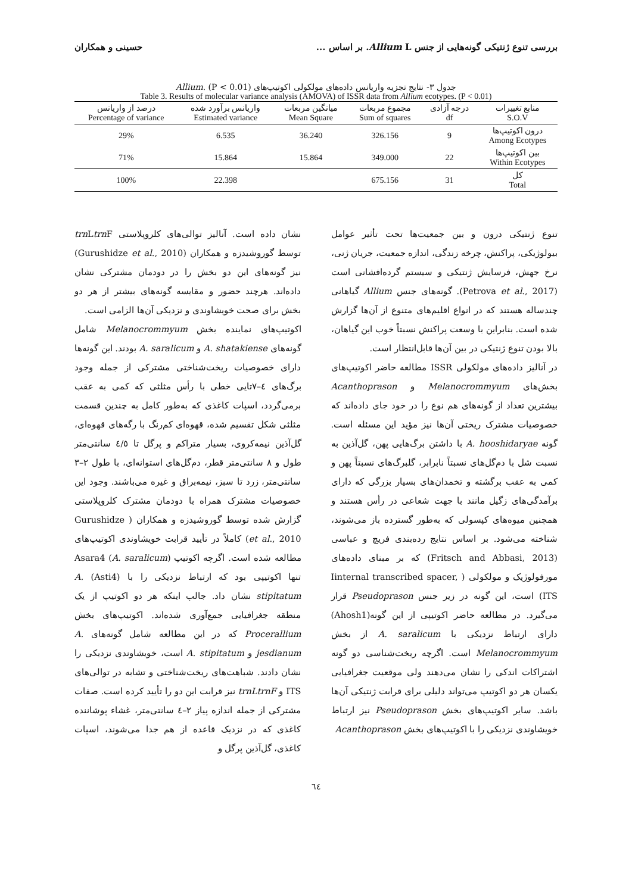بررسی تنوع ژنتیکی گونه‌هایی از جنس Allium L. بر اساس ... حسینی و همکاران
جدول ۳- نتایج تجزیه واریانس داده‌های مولکولی اکوتیپ‌های Allium. (P < 0.01)
Table 3. Results of molecular variance analysis (AMOVA) of ISSR data from Allium ecotypes. (P < 0.01)
| منابع تغییرات S.O.V | درجه آزادی df | مجموع مربعات Sum of squares | میانگین مربعات Mean Square | واریانس برآورد شده Estimated variance | درصد از واریانس Percentage of variance |
| --- | --- | --- | --- | --- | --- |
| درون اکوتیپ‌ها Among Ecotypes | 9 | 326.156 | 36.240 | 6.535 | 29% |
| بین اکوتیپ‌ها Within Ecotypes | 22 | 349.000 | 15.864 | 15.864 | 71% |
| کل Total | 31 | 675.156 | | 22.398 | 100% |
تنوع ژنتیکی درون و بین جمعیت‌ها تحت تأثیر عوامل بیولوژیکی، پراکنش، چرخه زندگی، اندازه جمعیت، جریان ژنی، نرخ جهش، فرسایش ژنتیکی و سیستم گرده‌افشانی است (Petrova et al., 2017). گونه‌های جنس Allium گیاهانی چندساله هستند که در انواع اقلیم‌های متنوع از آن‌ها گزارش شده است. بنابراین با وسعت پراکنش نسبتاً خوب این گیاهان، بالا بودن تنوع ژنتیکی در بین آن‌ها قابل‌انتظار است.
در آنالیز داده‌های مولکولی ISSR مطالعه حاضر اکوتیپ‌های بخش‌های Melanocrommyum و Acanthoprason بیشترین تعداد از گونه‌های هم نوع را در خود جای داده‌اند که خصوصیات مشترک ریختی آن‌ها نیز مؤید این مسئله است. گونه A. hooshidaryae با داشتن برگ‌هایی پهن، گل‌آذین به نسبت شل با دم‌گل‌های نسبتاً نابرابر، گلبرگ‌های نسبتاً پهن و کمی به عقب برگشته و تخمدان‌های بسیار بزرگی که دارای برآمدگی‌های زگیل مانند با جهت شعاعی در رأس هستند و همچنین میوه‌های کپسولی که به‌طور گسترده باز می‌شوند، شناخته می‌شود. بر اساس نتایج رده‌بندی فریچ و عباسی (Fritsch and Abbasi, 2013) که بر مبنای داده‌های مورفولوژیک و مولکولی ( Iinternal transcribed spacer, ITS) است، این گونه در زیر جنس Pseudoprason قرار می‌گیرد. در مطالعه حاضر اکوتیپی از این گونه(Ahosh1) دارای ارتباط نزدیکی با A. saralicum از بخش Melanocrommyum است. اگرچه ریخت‌شناسی دو گونه اشتراکات اندکی را نشان می‌دهند ولی موقعیت جغرافیایی یکسان هر دو اکوتیپ می‌تواند دلیلی برای قرابت ژنتیکی آن‌ها باشد. سایر اکوتیپ‌های بخش Pseudoprason نیز ارتباط خویشاوندی نزدیکی را با اکوتیپ‌های بخش Acanthoprason
نشان داده است. آنالیز توالی‌های کلروپلاستی trn Ltrn F توسط گوروشیدزه و همکاران (Gurushidze et al., 2010) نیز گونه‌های این دو بخش را در دودمان مشترکی نشان داده‌اند. هرچند حضور و مقایسه گونه‌های بیشتر از هر دو بخش برای صحت خویشاوندی و نزدیکی آن‌ها الزامی است.
اکوتیپ‌های نماینده بخش Melanocrommyum شامل گونه‌های A. shatakiense و A. saralicum بودند. این گونه‌ها دارای خصوصیات ریخت‌شناختی مشترکی از جمله وجود برگ‌های ٤–٧تایی خطی با رأس مثلثی که کمی به عقب برمی‌گردد، اسپات کاغذی که به‌طور کامل به چندین قسمت مثلثی شکل تقسیم شده، قهوه‌ای کم‌رنگ با رگه‌های قهوه‌ای، گل‌آذین نیمه‌کروی، بسیار متراکم و پرگل تا ٤/٥ سانتی‌متر طول و ٨ سانتی‌متر قطر، دم‌گل‌های استوانه‌ای، با طول ٢–٣ سانتی‌متر، زرد تا سبز، نیمه‌براق و غیره می‌باشند. وجود این خصوصیات مشترک همراه با دودمان مشترک کلروپلاستی گزارش شده توسط گوروشیدزه و همکاران ( Gurushidze et al., 2010) کاملاً در تأیید قرابت خویشاوندی اکوتیپ‌های مطالعه شده است. اگرچه اکوتیپ Asara4 (A. saralicum) تنها اکوتیپی بود که ارتباط نزدیکی را با (Asti4) A. stipitatum نشان داد. جالب اینکه هر دو اکوتیپ از یک منطقه جغرافیایی جمع‌آوری شده‌اند. اکوتیپ‌های بخش Procerallium که در این مطالعه شامل گونه‌های A. jesdianum و A. stipitatum است، خویشاوندی نزدیکی را نشان دادند. شباهت‌های ریخت‌شناختی و تشابه در توالی‌های ITS و trnLtrnF نیز قرابت این دو را تأیید کرده است. صفات مشترکی از جمله اندازه پیاز ٢–٤ سانتی‌متر، غشاء پوشاننده کاغذی که در نزدیک قاعده از هم جدا می‌شوند، اسپات کاغذی، گل‌آذین پرگل و
٦٤